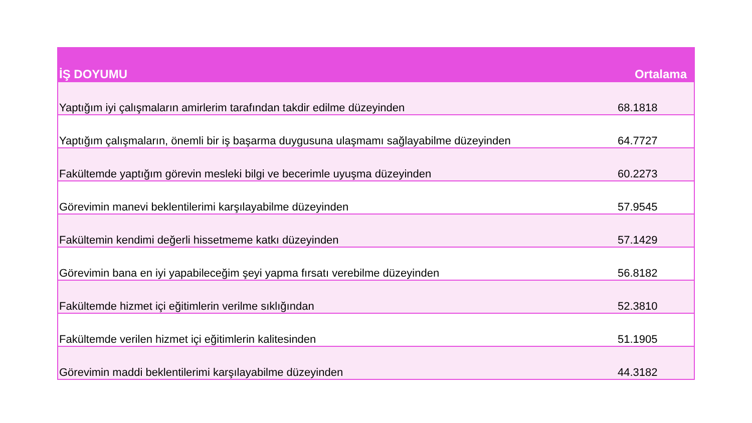| İŞ DOYUMU | Ortalama |
| --- | --- |
| Yaptığım iyi çalışmaların amirlerim tarafından takdir edilme düzeyinden | 68.1818 |
| Yaptığım çalışmaların, önemli bir iş başarma duygusuna ulaşmamı sağlayabilme düzeyinden | 64.7727 |
| Fakültemde yaptığım görevin mesleki bilgi ve becerimle uyuşma düzeyinden | 60.2273 |
| Görevimin manevi beklentilerimi karşılayabilme düzeyinden | 57.9545 |
| Fakültemin kendimi değerli hissetmeme katkı düzeyinden | 57.1429 |
| Görevimin bana en iyi yapabileceğim şeyi yapma fırsatı verebilme düzeyinden | 56.8182 |
| Fakültemde hizmet içi eğitimlerin verilme sıklığından | 52.3810 |
| Fakültemde verilen hizmet içi eğitimlerin kalitesinden | 51.1905 |
| Görevimin maddi beklentilerimi karşılayabilme düzeyinden | 44.3182 |